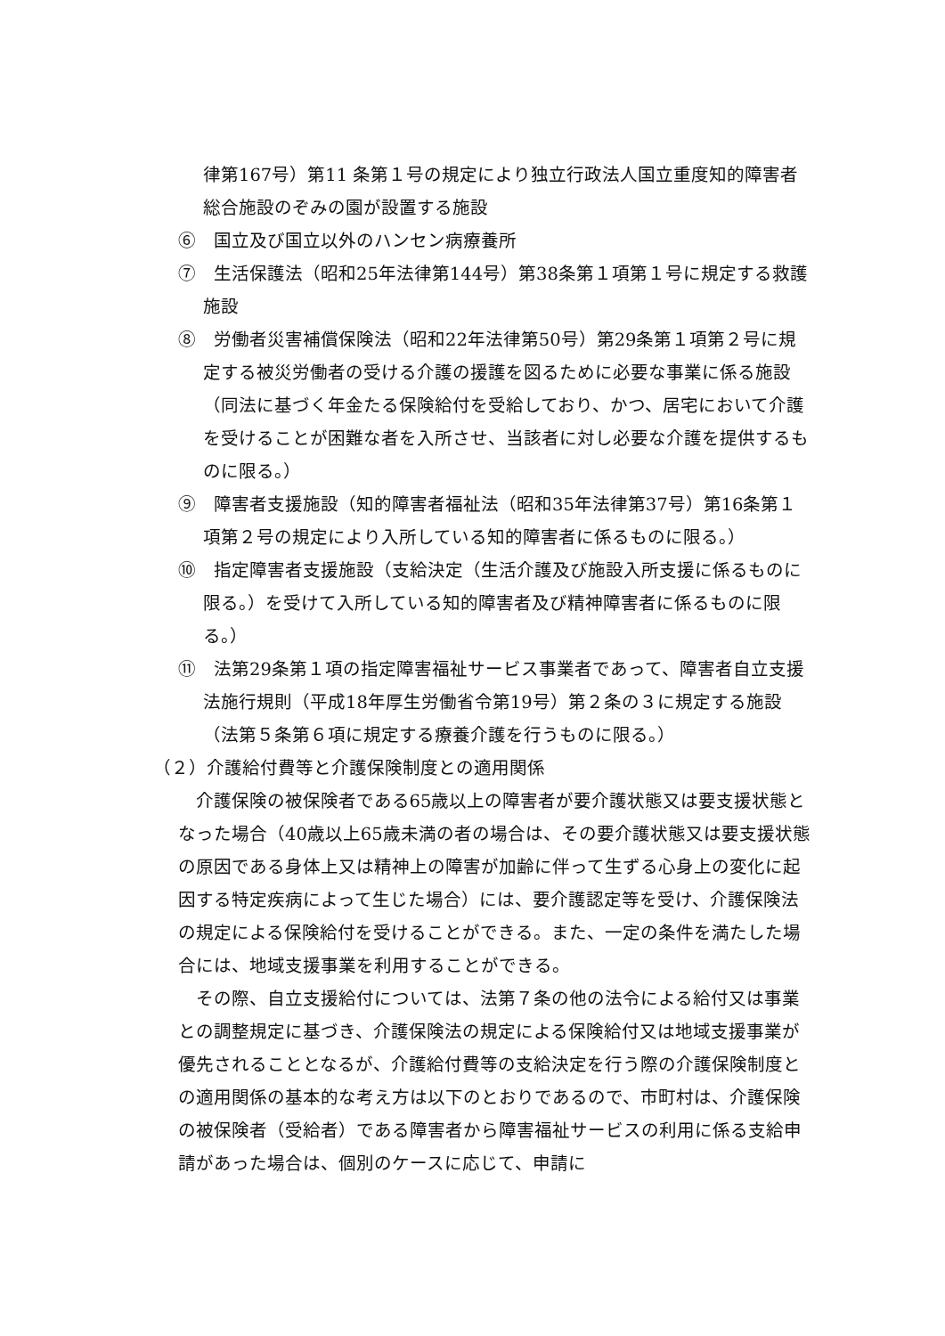律第167号）第11 条第１号の規定により独立行政法人国立重度知的障害者総合施設のぞみの園が設置する施設
⑥　国立及び国立以外のハンセン病療養所
⑦　生活保護法（昭和25年法律第144号）第38条第１項第１号に規定する救護施設
⑧　労働者災害補償保険法（昭和22年法律第50号）第29条第１項第２号に規定する被災労働者の受ける介護の援護を図るために必要な事業に係る施設（同法に基づく年金たる保険給付を受給しており、かつ、居宅において介護を受けることが困難な者を入所させ、当該者に対し必要な介護を提供するものに限る。）
⑨　障害者支援施設（知的障害者福祉法（昭和35年法律第37号）第16条第１項第２号の規定により入所している知的障害者に係るものに限る。）
⑩　指定障害者支援施設（支給決定（生活介護及び施設入所支援に係るものに限る。）を受けて入所している知的障害者及び精神障害者に係るものに限る。）
⑪　法第29条第１項の指定障害福祉サービス事業者であって、障害者自立支援法施行規則（平成18年厚生労働省令第19号）第２条の３に規定する施設（法第５条第６項に規定する療養介護を行うものに限る。）
（２）介護給付費等と介護保険制度との適用関係
介護保険の被保険者である65歳以上の障害者が要介護状態又は要支援状態となった場合（40歳以上65歳未満の者の場合は、その要介護状態又は要支援状態の原因である身体上又は精神上の障害が加齢に伴って生ずる心身上の変化に起因する特定疾病によって生じた場合）には、要介護認定等を受け、介護保険法の規定による保険給付を受けることができる。また、一定の条件を満たした場合には、地域支援事業を利用することができる。
その際、自立支援給付については、法第７条の他の法令による給付又は事業との調整規定に基づき、介護保険法の規定による保険給付又は地域支援事業が優先されることとなるが、介護給付費等の支給決定を行う際の介護保険制度との適用関係の基本的な考え方は以下のとおりであるので、市町村は、介護保険の被保険者（受給者）である障害者から障害福祉サービスの利用に係る支給申請があった場合は、個別のケースに応じて、申請に